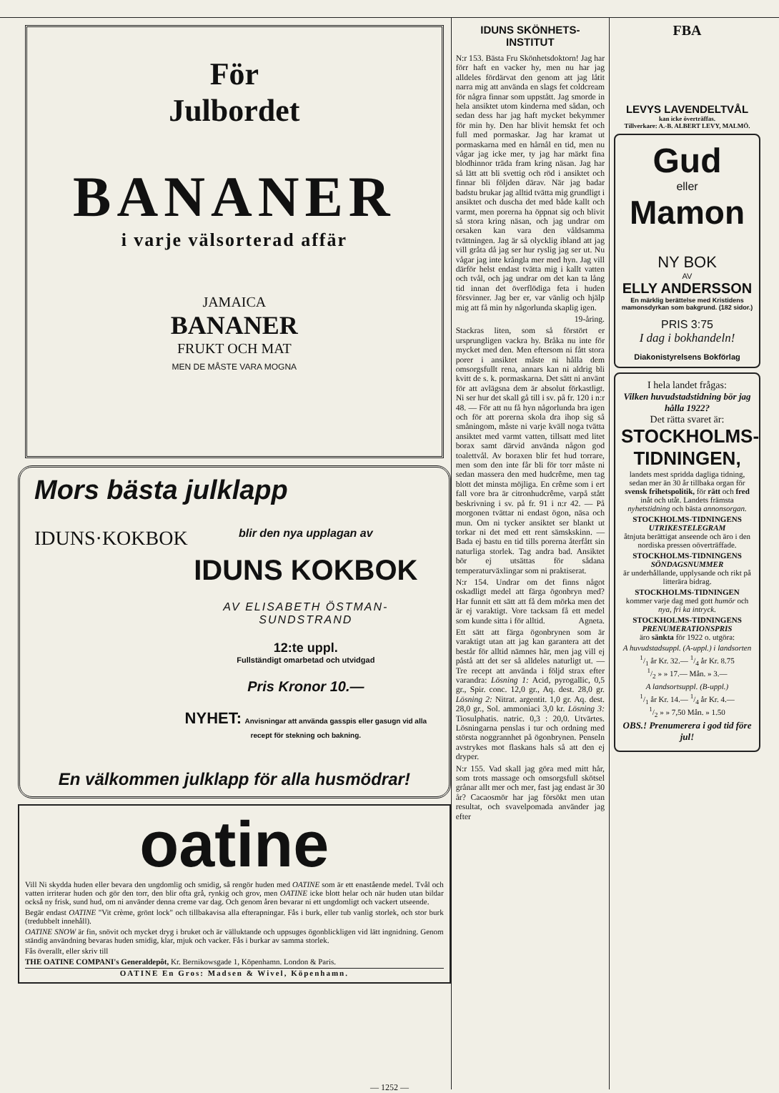För
Julbordet
BANANER
i varje välsorterad affär
JAMAICA
BANANER
FRUKT OCH MAT
MEN DE MÅSTE VARA MOGNA
Mors bästa julklapp
IDUNS·KOKBOK
blir den nya upplagan av
IDUNS KOKBOK
AV ELISABETH ÖSTMAN-SUNDSTRAND
12:te uppl.
Fullständigt omarbetad och utvidgad
Pris Kronor 10.—
NYHET: Anvisningar att använda gasspis eller gasugn vid alla recept för stekning och bakning.
En välkommen julklapp för alla husmödrar!
oatine
Vill Ni skydda huden eller bevara den ungdomlig och smidig, så rengör huden med OATINE som är ett enastående medel. Tvål och vatten irriterar huden och gör den torr, den blir ofta grå, rynkig och grov, men OATINE icke blott helar och när huden utan bildar också ny frisk, sund hud, om ni använder denna creme var dag. Och genom åren bevarar ni ett ungdomligt och vackert utseende.
Begär endast OATINE "Vit crème, grönt lock" och tillbakavisa alla efterapningar. Fås i burk, eller tub vanlig storlek, och stor burk (tredubbelt innehåll).
OATINE SNOW är fin, snövit och mycket dryg i bruket och är välluktande och uppsuges ögonblickligen vid lätt ingnidning. Genom ständig användning bevaras huden smidig, klar, mjuk och vacker. Fås i burkar av samma storlek.
Fås överallt, eller skriv till
THE OATINE COMPANI's Generaldepôt, Kr. Bernikowsgade 1, Köpenhamn. London & Paris.
OATINE En Gros: Madsen & Wivel, Köpenhamn.
IDUNS SKÖNHETS-
INSTITUT
N:r 153. Bästa Fru Skönhetsdoktorn! Jag har förr haft en vacker hy, men nu har jag alldeles fördärvat den genom att jag låtit narra mig att använda en slags fet coldcream för några finnar som uppstått. Jag smorde in hela ansiktet utom kinderna med sådan, och sedan dess har jag haft mycket bekymmer för min hy. Den har blivit hemskt fet och full med pormaskar. Jag har kramat ut pormaskarna med en hårnål en tid, men nu vågar jag icke mer, ty jag har märkt fina blodhinnor träda fram kring näsan. Jag har så lätt att bli svettig och röd i ansiktet och finnar bli följden därav. När jag badar badstu brukar jag alltid tvätta mig grundligt i ansiktet och duscha det med både kallt och varmt, men porerna ha öppnat sig och blivit så stora kring näsan, och jag undrar om orsaken kan vara den våldsamma tvättningen. Jag är så olycklig ibland att jag vill gråta då jag ser hur ryslig jag ser ut. Nu vågar jag inte krångla mer med hyn. Jag vill därför helst endast tvätta mig i kallt vatten och tvål, och jag undrar om det kan ta lång tid innan det överflödiga feta i huden försvinner. Jag ber er, var vänlig och hjälp mig att få min hy någorlunda skaplig igen.
19-åring.
Stackras liten, som så förstört er ursprungligen vackra hy. Bråka nu inte för mycket med den. Men eftersom ni fått stora porer i ansiktet måste ni hålla dem omsorgsfullt rena, annars kan ni aldrig bli kvitt de s. k. pormaskarna. Det sätt ni använt för att avlägsna dem är absolut förkastligt. Ni ser hur det skall gå till i sv. på fr. 120 i n:r 48. — För att nu få hyn någorlunda bra igen och för att porerna skola dra ihop sig så småningom, måste ni varje kväll noga tvätta ansiktet med varmt vatten, tillsatt med litet borax samt därvid använda någon god toalettvål. Av boraxen blir fet hud torrare, men som den inte får bli för torr måste ni sedan massera den med hudcrême, men tag blott det minsta möjliga. En crême som i ert fall vore bra är citronhudcrême, varpå stått beskrivning i sv. på fr. 91 i n:r 42. — På morgonen tvättar ni endast ögon, näsa och mun. Om ni tycker ansiktet ser blankt ut torkar ni det med ett rent sämskskinn. — Bada ej bastu en tid tills porerna återfått sin naturliga storlek. Tag andra bad. Ansiktet bör ej utsättas för sådana temperaturväxlingar som ni praktiserat.
N:r 154. Undrar om det finns något oskadligt medel att färga ögonbryn med? Har funnit ett sätt att få dem mörka men det är ej varaktigt. Vore tacksam få ett medel som kunde sitta i för alltid. Agneta.
Ett sätt att färga ögonbrynen som är varaktigt utan att jag kan garantera att det består för alltid nämnes här, men jag vill ej påstå att det ser så alldeles naturligt ut. — Tre recept att använda i följd strax efter varandra: Lösning 1: Acid, pyrogallic, 0,5 gr., Spir. conc. 12,0 gr., Aq. dest. 28,0 gr. Lösning 2: Nitrat. argentit. 1,0 gr. Aq. dest. 28,0 gr., Sol. ammoniaci 3,0 kr. Lösning 3: Tiosulphatis. natric. 0,3 : 20,0. Utvärtes. Lösningarna penslas i tur och ordning med största noggrannhet på ögonbrynen. Penseln avstrykes mot flaskans hals så att den ej dryper.
N:r 155. Vad skall jag göra med mitt hår, som trots massage och omsorgsfull skötsel grånar allt mer och mer, fast jag endast är 30 år? Cacaosmör har jag försökt men utan resultat, och svavelpomada använder jag efter
FBA
LEVYS LAVENDELTVÅL
kan icke överträffas.
Tillverkare: A.-B. ALBERT LEVY, MALMÖ.
Gud
eller
Mamon
NY BOK
AV
ELLY ANDERSSON
En märklig berättelse med Kristidens mamonsdyrkan som bakgrund. (182 sidor.)
PRIS 3:75
I dag i bokhandeln!
Diakonistyrelsens Bokförlag
I hela landet frågas:
Vilken huvudstadstidning bör jag hålla 1922?
Det rätta svaret är:
STOCKHOLMS-TIDNINGEN,
landets mest spridda dagliga tidning, sedan mer än 30 år tillbaka organ för svensk frihetspolitik, för rätt och fred inåt och utåt. Landets främsta nyhetstidning och bästa annonsorgan.
STOCKHOLMS-TIDNINGENS
UTRIKESTELEGRAM
åtnjuta berättigat anseende och äro i den nordiska pressen oöverträffade.
STOCKHOLMS-TIDNINGENS
SÖNDAGSNUMMER
är underhållande, upplysande och rikt på litterära bidrag.
STOCKHOLMS-TIDNINGEN
kommer varje dag med gott humör och nya, fri ka intryck.
STOCKHOLMS-TIDNINGENS
PRENUMERATIONSPRIS
äro sänkta för 1922 o. utgöra:
A huvudstadsuppl. (A-uppl.) i landsorten
1/1 år Kr. 32.— 1/4 år Kr. 8.75
1/2 » » 17.— Mån. » 3.—
A landsortsuppl. (B-uppl.)
1/1 år Kr. 14.— 1/4 år Kr. 4.—
1/2 » » 7,50 Mån. » 1.50
OBS.! Prenumerera i god tid före jul!
— 1252 —